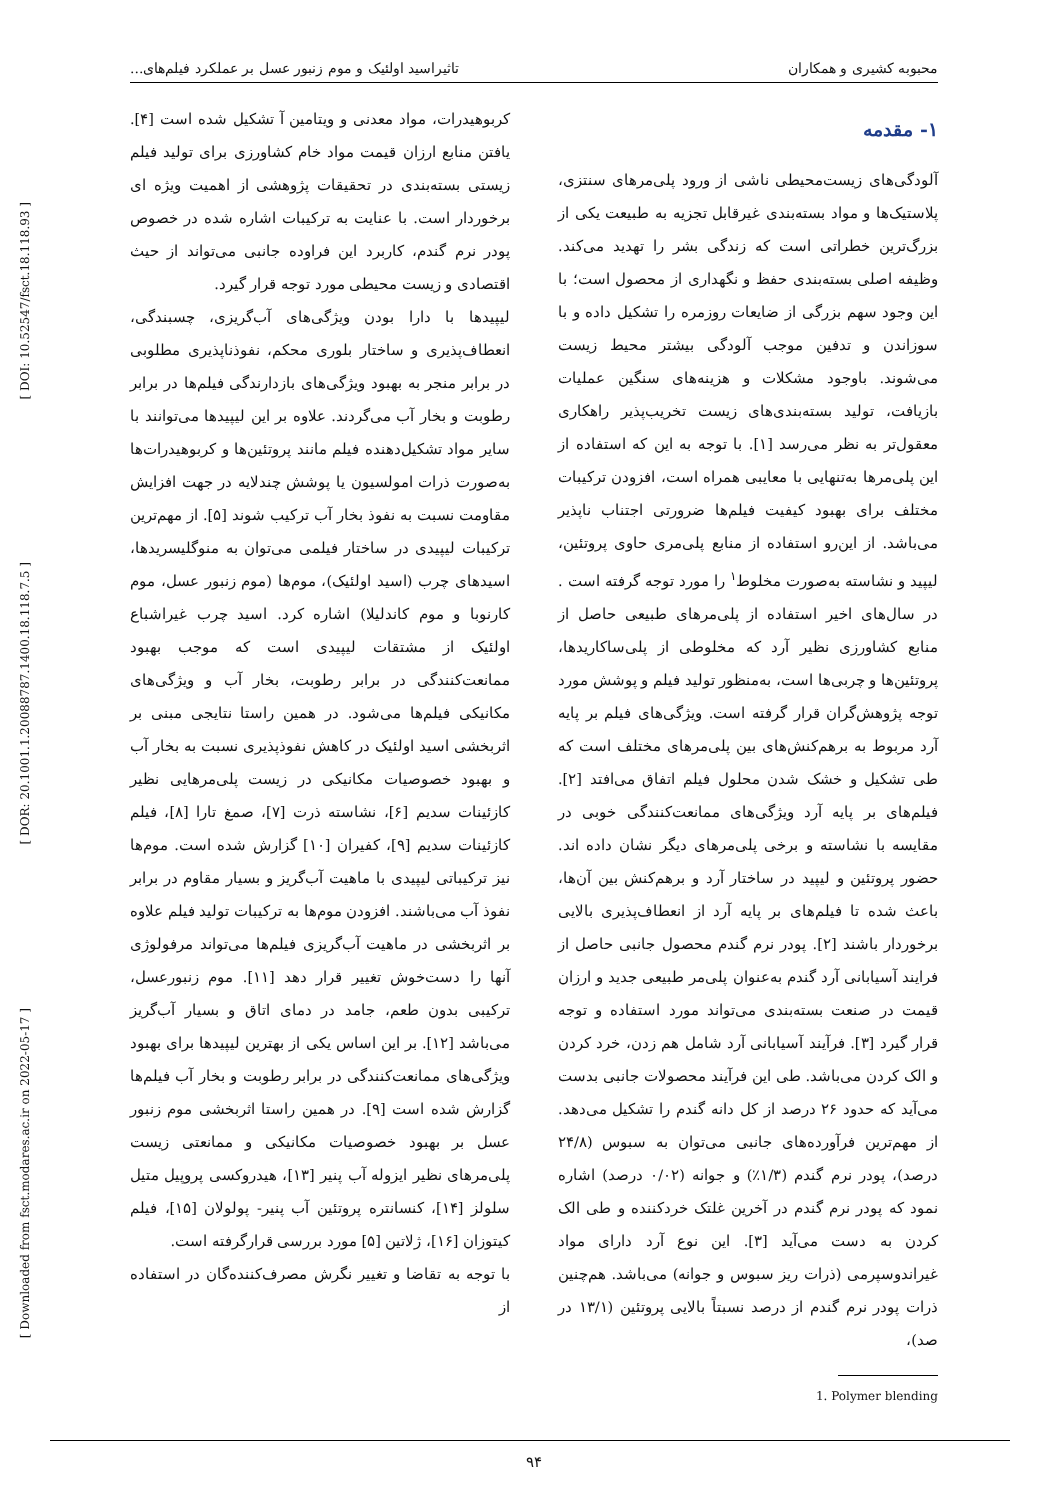[ DOI: 10.52547/fsct.18.118.93 ]
[ DOR: 20.1001.1.20088787.1400.18.118.7.5 ]
[ Downloaded from fsct.modares.ac.ir on 2022-05-17 ]
محبوبه کشیری و همکاران تاثیراسید اولئیک و موم زنبور عسل بر عملکرد فیلم‌های...
۱- مقدمه
آلودگی‌های زیست‌محیطی ناشی از ورود پلی‌مرهای سنتزی، پلاستیک‌ها و مواد بسته‌بندی غیرقابل تجزیه به طبیعت یکی از بزرگ‌ترین خطراتی است که زندگی بشر را تهدید می‌کند. وظیفه اصلی بسته‌بندی حفظ و نگهداری از محصول است؛ با این وجود سهم بزرگی از ضایعات روزمره را تشکیل داده و با سوزاندن و تدفین موجب آلودگی بیشتر محیط زیست می‌شوند. باوجود مشکلات و هزینه‌های سنگین عملیات بازیافت، تولید بسته‌بندی‌های زیست تخریب‌پذیر راهکاری معقول‌تر به نظر می‌رسد [۱]. با توجه به این که استفاده از این پلی‌مرها به‌تنهایی با معایبی همراه است، افزودن ترکیبات مختلف برای بهبود کیفیت فیلم‌ها ضرورتی اجتناب ناپذیر می‌باشد. از این‌رو استفاده از منابع پلی‌مری حاوی پروتئین، لیپید و نشاسته به‌صورت مخلوط<sup>۱</sup> را مورد توجه گرفته است . در سال‌های اخیر استفاده از پلی‌مرهای طبیعی حاصل از منابع کشاورزی نظیر آرد که مخلوطی از پلی‌ساکاریدها، پروتئین‌ها و چربی‌ها است، به‌منظور تولید فیلم و پوشش مورد توجه پژوهش‌گران قرار گرفته است. ویژگی‌های فیلم بر پایه آرد مربوط به برهم‌کنش‌های بین پلی‌مرهای مختلف است که طی تشکیل و خشک شدن محلول فیلم اتفاق می‌افتد [۲]. فیلم‌های بر پایه آرد ویژگی‌های ممانعت‌کنندگی خوبی در مقایسه با نشاسته و برخی پلی‌مرهای دیگر نشان داده اند. حضور پروتئین و لیپید در ساختار آرد و برهم‌کنش بین آن‌ها، باعث شده تا فیلم‌های بر پایه آرد از انعطاف‌پذیری بالایی برخوردار باشند [۲]. پودر نرم گندم محصول جانبی حاصل از فرایند آسیابانی آرد گندم به‌عنوان پلی‌مر طبیعی جدید و ارزان قیمت در صنعت بسته‌بندی می‌تواند مورد استفاده و توجه قرار گیرد [۳]. فرآیند آسیابانی آرد شامل هم زدن، خرد کردن و الک کردن می‌باشد. طی این فرآیند محصولات جانبی بدست می‌آید که حدود ۲۶ درصد از کل دانه گندم را تشکیل می‌دهد. از مهم‌ترین فرآورده‌های جانبی می‌توان به سبوس (۲۴/۸ درصد)، پودر نرم گندم (۱/۳٪) و جوانه (۰/۰۲ درصد) اشاره نمود که پودر نرم گندم در آخرین غلتک خردکننده و طی الک کردن به دست می‌آید [۳]. این نوع آرد دارای مواد غیراندوسپرمی (ذرات ریز سبوس و جوانه) می‌باشد. هم‌چنین ذرات پودر نرم گندم از درصد نسبتاً بالایی پروتئین (۱۳/۱ در صد)،
1. Polymer blending
کربوهیدرات، مواد معدنی و ویتامین آ تشکیل شده است [۴]. یافتن منابع ارزان قیمت مواد خام کشاورزی برای تولید فیلم زیستی بسته‌بندی در تحقیقات پژوهشی از اهمیت ویژه ای برخوردار است. با عنایت به ترکیبات اشاره شده در خصوص پودر نرم گندم، کاربرد این فراوده جانبی می‌تواند از حیث اقتصادی و زیست محیطی مورد توجه قرار گیرد.
لیپیدها با دارا بودن ویژگی‌های آب‌گریزی، چسبندگی، انعطاف‌پذیری و ساختار بلوری محکم، نفوذناپذیری مطلوبی در برابر منجر به بهبود ویژگی‌های بازدارندگی فیلم‌ها در برابر رطوبت و بخار آب می‌گردند. علاوه بر این لیپیدها می‌توانند با سایر مواد تشکیل‌دهنده فیلم مانند پروتئین‌ها و کربوهیدرات‌ها به‌صورت ذرات امولسیون یا پوشش چندلایه در جهت افزایش مقاومت نسبت به نفوذ بخار آب ترکیب شوند [۵]. از مهم‌ترین ترکیبات لیپیدی در ساختار فیلمی می‌توان به منوگلیسریدها، اسیدهای چرب (اسید اولئیک)، موم‌ها (موم زنبور عسل، موم کارنوبا و موم کاندلیلا) اشاره کرد. اسید چرب غیراشباع اولئیک از مشتقات لیپیدی است که موجب بهبود ممانعت‌کنندگی در برابر رطوبت، بخار آب و ویژگی‌های مکانیکی فیلم‌ها می‌شود. در همین راستا نتایجی مبنی بر اثربخشی اسید اولئیک در کاهش نفوذپذیری نسبت به بخار آب و بهبود خصوصیات مکانیکی در زیست پلی‌مرهایی نظیر کازئینات سدیم [۶]، نشاسته ذرت [۷]، صمغ تارا [۸]، فیلم کازئینات سدیم [۹]، کفیران [۱۰] گزارش شده است. موم‌ها نیز ترکیباتی لیپیدی با ماهیت آب‌گریز و بسیار مقاوم در برابر نفوذ آب می‌باشند. افزودن موم‌ها به ترکیبات تولید فیلم علاوه بر اثربخشی در ماهیت آب‌گریزی فیلم‌ها می‌تواند مرفولوژی آنها را دست‌خوش تغییر قرار دهد [۱۱]. موم زنبورعسل، ترکیبی بدون طعم، جامد در دمای اتاق و بسیار آب‌گریز می‌باشد [۱۲]. بر این اساس یکی از بهترین لیپیدها برای بهبود ویژگی‌های ممانعت‌کنندگی در برابر رطوبت و بخار آب فیلم‌ها گزارش شده است [۹]. در همین راستا اثربخشی موم زنبور عسل بر بهبود خصوصیات مکانیکی و ممانعتی زیست پلی‌مرهای نظیر ایزوله آب پنیر [۱۳]، هیدروکسی پروپیل متیل سلولز [۱۴]، کنسانتره پروتئین آب پنیر- پولولان [۱۵]، فیلم کیتوزان [۱۶]، ژلاتین [۵] مورد بررسی قرارگرفته است.
با توجه به تقاضا و تغییر نگرش مصرف‌کننده‌گان در استفاده از
۹۴